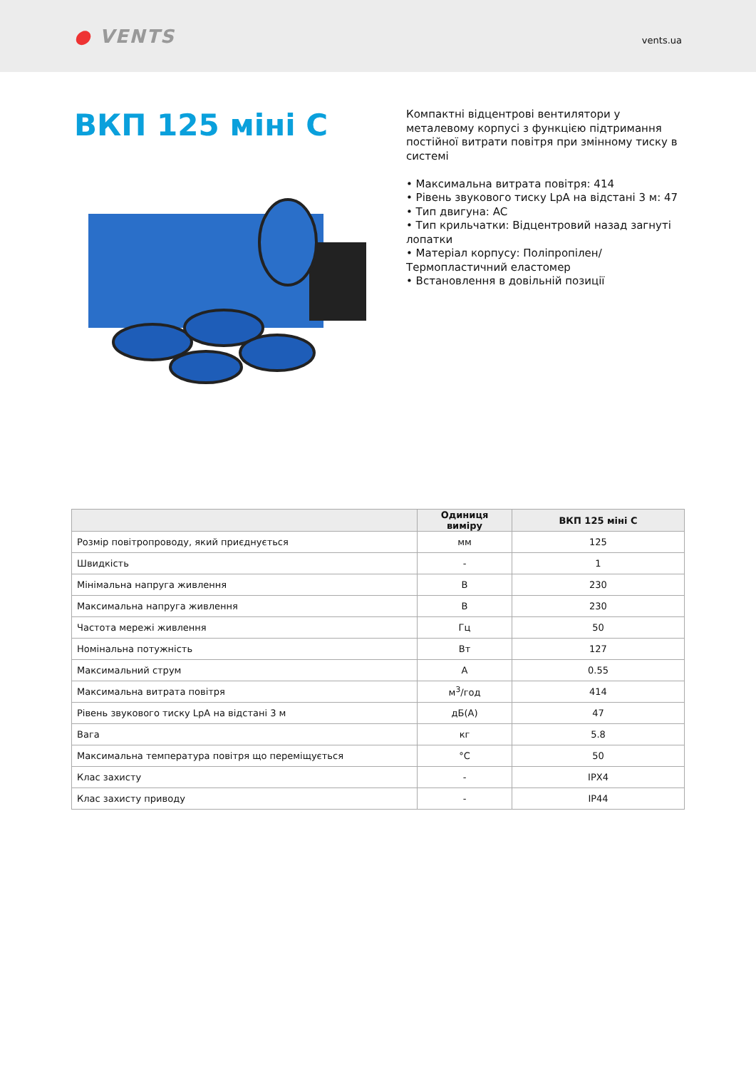● VENTS
vents.ua
ВКП 125 міні С
Компактні відцентрові вентилятори у металевому корпусі з функцією підтримання постійної витрати повітря при змінному тиску в системі
• Максимальна витрата повітря: 414
• Рівень звукового тиску LpA на відстані 3 м: 47
• Тип двигуна: AC
• Тип крильчатки: Відцентровий назад загнуті лопатки
• Матеріал корпусу: Поліпропілен/Термопластичний еластомер
• Встановлення в довільній позиції
| | Одиниця виміру | ВКП 125 міні С |
| --- | --- | --- |
| Розмір повітропроводу, який приєднується | мм | 125 |
| Швидкість | - | 1 |
| Мінімальна напруга живлення | В | 230 |
| Максимальна напруга живлення | В | 230 |
| Частота мережі живлення | Гц | 50 |
| Номінальна потужність | Вт | 127 |
| Максимальний струм | А | 0.55 |
| Максимальна витрата повітря | м<sup>3</sup>/год | 414 |
| Рівень звукового тиску LpA на відстані 3 м | дБ(А) | 47 |
| Вага | кг | 5.8 |
| Максимальна температура повітря що переміщується | °C | 50 |
| Клас захисту | - | IPX4 |
| Клас захисту приводу | - | IP44 |